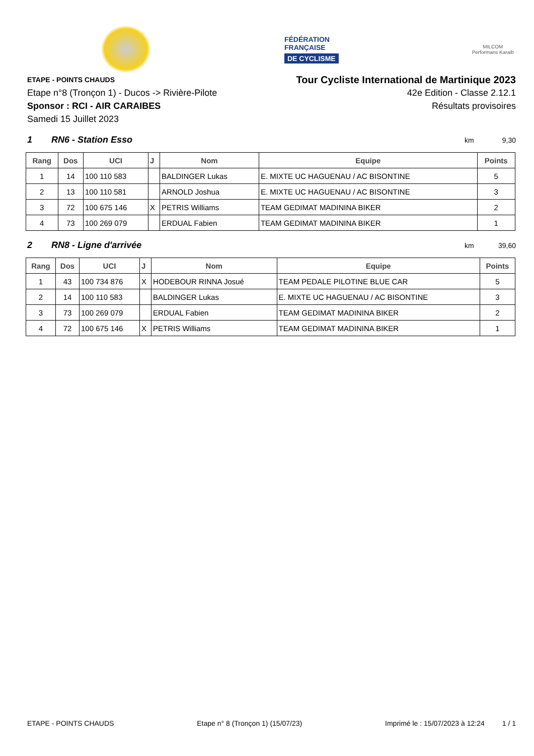FÉDÉRATION
FRANÇAISE
DE CYCLISME
MILCOM
Performans Karaib
ETAPE - POINTS CHAUDS
Etape n°8 (Tronçon 1) - Ducos -> Rivière-Pilote
Sponsor : RCI - AIR CARAIBES
Samedi 15 Juillet 2023
Tour Cycliste International de Martinique 2023
42e Edition - Classe 2.12.1
Résultats provisoires
1 RN6 - Station Esso
km 9,30
| Rang | Dos | UCI | J | Nom | Equipe | Points |
| --- | --- | --- | --- | --- | --- | --- |
| 1 | 14 | 100 110 583 | | BALDINGER Lukas | E. MIXTE UC HAGUENAU / AC BISONTINE | 5 |
| 2 | 13 | 100 110 581 | | ARNOLD Joshua | E. MIXTE UC HAGUENAU / AC BISONTINE | 3 |
| 3 | 72 | 100 675 146 | X | PETRIS Williams | TEAM GEDIMAT MADININA BIKER | 2 |
| 4 | 73 | 100 269 079 | | ERDUAL Fabien | TEAM GEDIMAT MADININA BIKER | 1 |
2 RN8 - Ligne d'arrivée
km
39,60
| Rang | Dos | UCI | J | Nom | Equipe | Points |
| --- | --- | --- | --- | --- | --- | --- |
| 1 | 43 | 100 734 876 | X | HODEBOUR RINNA Josué | TEAM PEDALE PILOTINE BLUE CAR | 5 |
| 2 | 14 | 100 110 583 | | BALDINGER Lukas | E. MIXTE UC HAGUENAU / AC BISONTINE | 3 |
| 3 | 73 | 100 269 079 | | ERDUAL Fabien | TEAM GEDIMAT MADININA BIKER | 2 |
| 4 | 72 | 100 675 146 | X | PETRIS Williams | TEAM GEDIMAT MADININA BIKER | 1 |
ETAPE - POINTS CHAUDS Etape n° 8 (Tronçon 1) (15/07/23) Imprimé le : 15/07/2023 à 12:24 1 / 1